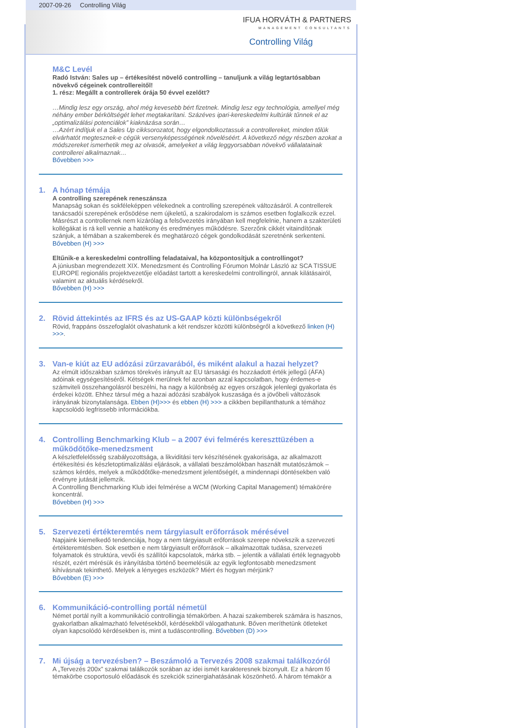2007-09-26 Controlling Világ
IFUA HORVÁTH & PARTNERS
MANAGEMENT CONSULTANTS
Controlling Világ
M&C Levél
Radó István: Sales up – értékesítést növelő controlling – tanuljunk a világ legtartósabban növekvő cégeinek controllereitől!
1. rész: Megállt a controllerek órája 50 évvel ezelőtt?
…Mindig lesz egy ország, ahol még kevesebb bért fizetnek. Mindig lesz egy technológia, amellyel még néhány ember bérköltségét lehet megtakarítani. Százéves ipari-kereskedelmi kultúrák tűnnek el az „optimalizálási potenciálok” kiaknázása során…
…Azért indítjuk el a Sales Up cikksorozatot, hogy elgondolkoztassuk a controllereket, minden tőlük elvárhatót megtesznek-e cégük versenyképességének növeléséért. A következő négy részben azokat a módszereket ismerhetik meg az olvasók, amelyeket a világ leggyorsabban növekvő vállalatainak controllerei alkalmaznak…
Bővebben >>>
1. A hónap témája
A controlling szerepének reneszánsza
Manapság sokan és sokféleképpen vélekednek a controlling szerepének változásáról. A contrellerek tanácsadói szerepének erősödése nem újkeletű, a szakirodalom is számos esetben foglalkozik ezzel. Másrészt a controllernek nem kizárólag a felsővezetés irányában kell megfelelnie, hanem a szakterületi kollégákat is rá kell vennie a hatékony és eredményes működésre. Szerzőnk cikkét vitaindítónak szánjuk, a témában a szakemberek és meghatározó cégek gondolkodását szeretnénk serkenteni.
Bővebben (H) >>>
Eltűnik-e a kereskedelmi controlling feladataival, ha központosítjuk a controllingot?
A júniusban megrendezett XIX. Menedzsment és Controlling Fórumon Molnár László az SCA TISSUE EUROPE regionális projektvezetője előadást tartott a kereskedelmi controllingról, annak kilátásairól, valamint az aktuális kérdésekről.
Bővebben (H) >>>
2. Rövid áttekintés az IFRS és az US-GAAP közti különbségekről
Rövid, frappáns összefoglalót olvashatunk a két rendszer közötti különbségről a következő linken (H) >>>.
3. Van-e kiút az EU adózási zűrzavarából, és miként alakul a hazai helyzet?
Az elmúlt időszakban számos törekvés irányult az EU társasági és hozzáadott érték jellegű (ÁFA) adóinak egységesítéséről. Kétségek merülnek fel azonban azzal kapcsolatban, hogy érdemes-e számviteli összehangolásról beszélni, ha nagy a különbség az egyes országok jelenlegi gyakorlata és érdekei között. Ehhez társul még a hazai adózási szabályok kuszasága és a jövőbeli változások irányának bizonytalansága. Ebben (H)>>> és ebben (H) >>> a cikkben bepillanthatunk a témához kapcsolódó legfrissebb információkba.
4. Controlling Benchmarking Klub – a 2007 évi felmérés kereszttüzében a működőtőke-menedzsment
A készletfelelősség szabályozottsága, a likviditási terv készítésének gyakorisága, az alkalmazott értékesítési és készletoptimalizálási eljárások, a vállalati beszámolókban használt mutatószámok – számos kérdés, melyek a működőtőke-menedzsment jelentőségét, a mindennapi döntésekben való érvényre jutását jellemzik.
A Controlling Benchmarking Klub idei felmérése a WCM (Working Capital Management) témakörére koncentrál.
Bővebben (H) >>>
5. Szervezeti értékteremtés nem tárgyiasult erőforrások mérésével
Napjaink kiemelkedő tendenciája, hogy a nem tárgyiasult erőforrások szerepe növekszik a szervezeti értékteremtésben. Sok esetben e nem tárgyiasult erőforrások – alkalmazottak tudása, szervezeti folyamatok és struktúra, vevői és szállítói kapcsolatok, márka stb. – jelentik a vállalati érték legnagyobb részét, ezért mérésük és irányításba történő beemelésük az egyik legfontosabb menedzsment kihívásnak tekinthető. Melyek a lényeges eszközök? Miért és hogyan mérjünk?
Bővebben (E) >>>
6. Kommunikáció-controlling portál németül
Német portál nyílt a kommunikáció controllingja témakörben. A hazai szakemberek számára is hasznos, gyakorlatban alkalmazható felvetésekből, kérdésekből válogathatunk. Bőven meríthetünk ötleteket olyan kapcsolódó kérdésekben is, mint a tudáscontrolling. Bővebben (D) >>>
7. Mi újság a tervezésben? – Beszámoló a Tervezés 2008 szakmai találkozóról
A „Tervezés 200x” szakmai találkozók sorában az idei ismét karakteresnek bizonyult. Ez a három fő témakörbe csoportosuló előadások és szekciók szinergiahatásának köszönhető. A három témakör a